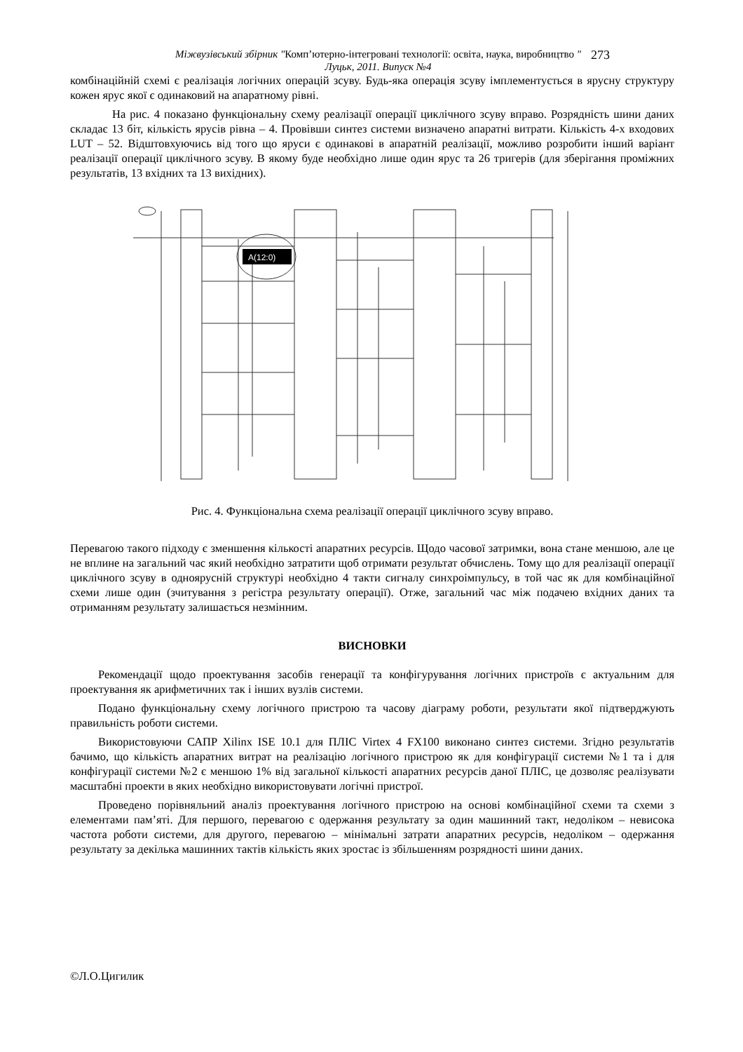Міжвузівський збірник "Комп’ютерно-інтегровані технології: освіта, наука, виробництво "
Луцьк, 2011. Випуск №4
273
комбінаційній схемі є реалізація логічних операцій зсуву. Будь-яка операція зсуву імплементується в ярусну структуру кожен ярус якої є одинаковий на апаратному рівні.
На рис. 4 показано функціональну схему реалізації операції циклічного зсуву вправо. Розрядність шини даних складає 13 біт, кількість ярусів рівна – 4. Провівши синтез системи визначено апаратні витрати. Кількість 4-х входових LUT – 52. Відштовхуючись від того що яруси є одинакові в апаратній реалізації, можливо розробити інший варіант реалізації операції циклічного зсуву. В якому буде необхідно лише один ярус та 26 тригерів (для зберігання проміжних результатів, 13 вхідних та 13 вихідних).
A(12:0)
Рис. 4. Функціональна схема реалізації операції циклічного зсуву вправо.
Перевагою такого підходу є зменшення кількості апаратних ресурсів. Щодо часової затримки, вона стане меншою, але це не вплине на загальний час який необхідно затратити щоб отримати результат обчислень. Тому що для реалізації операції циклічного зсуву в одноярусній структурі необхідно 4 такти сигналу синхроімпульсу, в той час як для комбінаційної схеми лише один (зчитування з регістра результату операції). Отже, загальний час між подачею вхідних даних та отриманням результату залишається незмінним.
ВИСНОВКИ
Рекомендації щодо проектування засобів генерації та конфігурування логічних пристроїв є актуальним для проектування як арифметичних так і інших вузлів системи.
Подано функціональну схему логічного пристрою та часову діаграму роботи, результати якої підтверджують правильність роботи системи.
Використовуючи САПР Xilinx ISE 10.1 для ПЛІС Virtex 4 FX100 виконано синтез системи. Згідно результатів бачимо, що кількість апаратних витрат на реалізацію логічного пристрою як для конфігурації системи №1 та і для конфігурації системи №2 є меншою 1% від загальної кількості апаратних ресурсів даної ПЛІС, це дозволяє реалізувати масштабні проекти в яких необхідно використовувати логічні пристрої.
Проведено порівняльний аналіз проектування логічного пристрою на основі комбінаційної схеми та схеми з елементами пам’яті. Для першого, перевагою є одержання результату за один машинний такт, недоліком – невисока частота роботи системи, для другого, перевагою – мінімальні затрати апаратних ресурсів, недоліком – одержання результату за декілька машинних тактів кількість яких зростає із збільшенням розрядності шини даних.
©Л.О.Цигилик